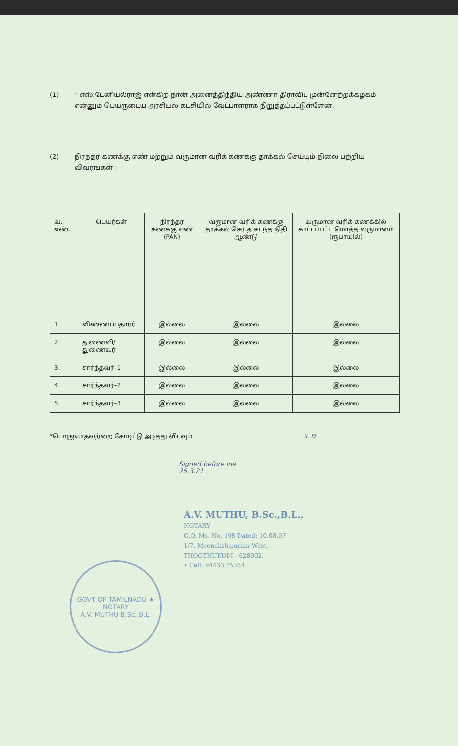(1) * எஸ்.டேனியல்ராஜ் என்கிற நான் அனைத்திந்திய அண்ணா திராவிட முன்னேற்றக்கழகம் என்னும் பெயருடைய அரசியல் கட்சியில் வேட்பாளராக நிறுத்தப்பட்டுள்ளேன்.
(2) நிரந்தர கணக்கு எண் மற்றும் வருமான வரிக் கணக்கு தாக்கல் செய்யும் நிலை பற்றிய விவரங்கள் :-
| வ. எண். | பெயர்கள் | நிரந்தர கணக்கு எண் (PAN) | வருமான வரிக் கணக்கு தாக்கல் செய்த கடந்த நிதி ஆண்டு | வருமான வரிக் கணக்கில் காட்டப்பட்ட மொத்த வருமானம் (ரூபாயில்) |
| --- | --- | --- | --- | --- |
| 1. | விண்ணப்பதாரர் | இல்லை | இல்லை | இல்லை |
| 2. | துணைவி/துணைவர் | இல்லை | இல்லை | இல்லை |
| 3. | சார்ந்தவர்–1 | இல்லை | இல்லை | இல்லை |
| 4. | சார்ந்தவர்–2 | இல்லை | இல்லை | இல்லை |
| 5. | சார்ந்தவர்–3 | இல்லை | இல்லை | இல்லை |
*பொருந்ாதவற்றை கோடிட்டு அடித்து விடவும் S. D
Signed before me
25.3.21
A.V. MUTHU, B.Sc.,B.L.,
NOTARY
G.O. Ms. No. 198 Dated: 10.08.07
1/7, Meenakshipuram West,
THOOTHUKUDI - 628002.
• Cell: 94433 55354
GOVT OF TAMILNADU ★ NOTARY
A.V. MUTHU B.Sc.,B.L.